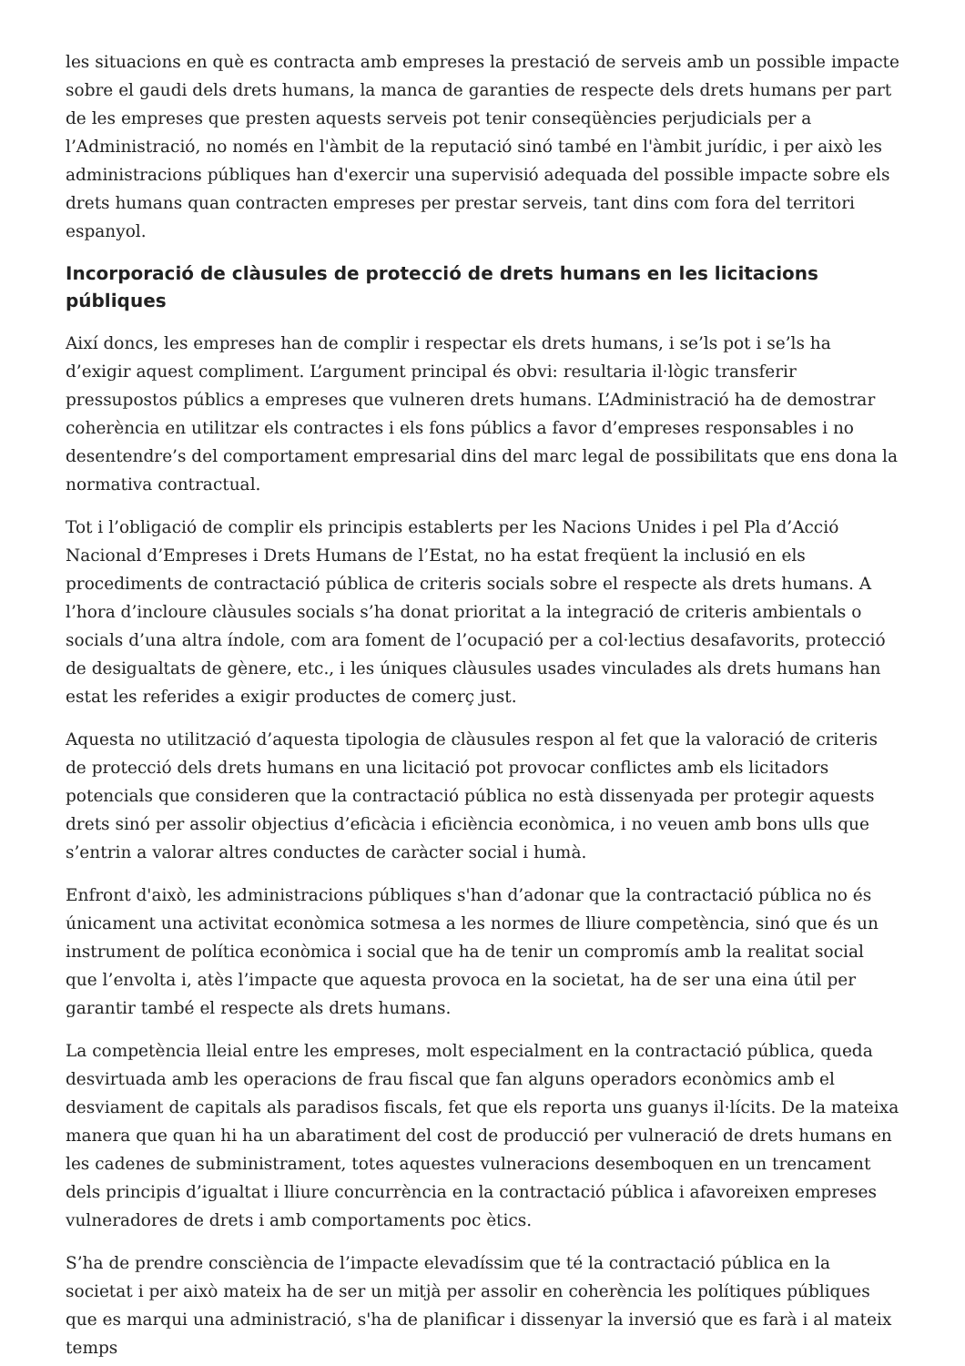les situacions en què es contracta amb empreses la prestació de serveis amb un possible impacte sobre el gaudi dels drets humans, la manca de garanties de respecte dels drets humans per part de les empreses que presten aquests serveis pot tenir conseqüències perjudicials per a l’Administració, no només en l'àmbit de la reputació sinó també en l'àmbit jurídic, i per això les administracions públiques han d'exercir una supervisió adequada del possible impacte sobre els drets humans quan contracten empreses per prestar serveis, tant dins com fora del territori espanyol.
Incorporació de clàusules de protecció de drets humans en les licitacions públiques
Així doncs, les empreses han de complir i respectar els drets humans, i se’ls pot i se’ls ha d’exigir aquest compliment. L’argument principal és obvi: resultaria il·lògic transferir pressupostos públics a empreses que vulneren drets humans. L’Administració ha de demostrar coherència en utilitzar els contractes i els fons públics a favor d’empreses responsables i no desentendre’s del comportament empresarial dins del marc legal de possibilitats que ens dona la normativa contractual.
Tot i l’obligació de complir els principis establerts per les Nacions Unides i pel Pla d’Acció Nacional d’Empreses i Drets Humans de l’Estat, no ha estat freqüent la inclusió en els procediments de contractació pública de criteris socials sobre el respecte als drets humans. A l’hora d’incloure clàusules socials s’ha donat prioritat a la integració de criteris ambientals o socials d’una altra índole, com ara foment de l’ocupació per a col·lectius desafavorits, protecció de desigualtats de gènere, etc., i les úniques clàusules usades vinculades als drets humans han estat les referides a exigir productes de comerç just.
Aquesta no utilització d’aquesta tipologia de clàusules respon al fet que la valoració de criteris de protecció dels drets humans en una licitació pot provocar conflictes amb els licitadors potencials que consideren que la contractació pública no està dissenyada per protegir aquests drets sinó per assolir objectius d’eficàcia i eficiència econòmica, i no veuen amb bons ulls que s’entrin a valorar altres conductes de caràcter social i humà.
Enfront d'això, les administracions públiques s'han d’adonar que la contractació pública no és únicament una activitat econòmica sotmesa a les normes de lliure competència, sinó que és un instrument de política econòmica i social que ha de tenir un compromís amb la realitat social que l’envolta i, atès l’impacte que aquesta provoca en la societat, ha de ser una eina útil per garantir també el respecte als drets humans.
La competència lleial entre les empreses, molt especialment en la contractació pública, queda desvirtuada amb les operacions de frau fiscal que fan alguns operadors econòmics amb el desviament de capitals als paradisos fiscals, fet que els reporta uns guanys il·lícits. De la mateixa manera que quan hi ha un abaratiment del cost de producció per vulneració de drets humans en les cadenes de subministrament, totes aquestes vulneracions desemboquen en un trencament dels principis d’igualtat i lliure concurrència en la contractació pública i afavoreixen empreses vulneradores de drets i amb comportaments poc ètics.
S’ha de prendre consciència de l’impacte elevadíssim que té la contractació pública en la societat i per això mateix ha de ser un mitjà per assolir en coherència les polítiques públiques que es marqui una administració, s'ha de planificar i dissenyar la inversió que es farà i al mateix temps